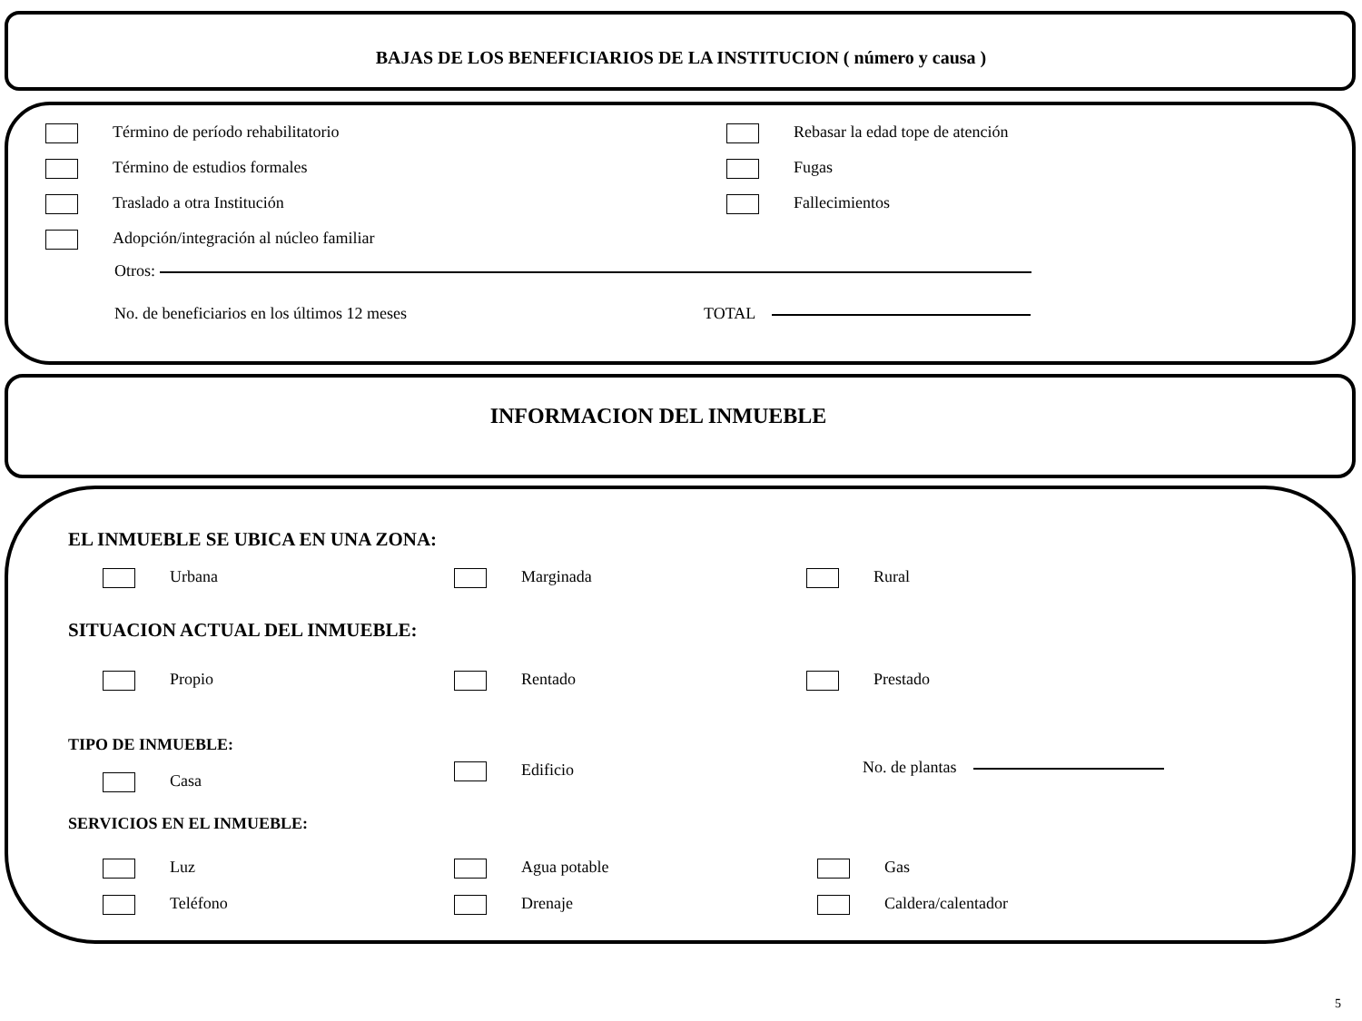BAJAS DE LOS BENEFICIARIOS DE LA INSTITUCION ( número y causa )
Término de período rehabilitatorio Rebasar la edad tope de atención
Término de estudios formales Fugas
Traslado a otra Institución Fallecimientos
Adopción/integración al núcleo familiar
Otros:
No. de beneficiarios en los últimos 12 meses TOTAL
INFORMACION DEL INMUEBLE
EL INMUEBLE SE UBICA EN UNA ZONA:
Urbana Marginada Rural
SITUACION ACTUAL DEL INMUEBLE:
Propio Rentado Prestado
TIPO DE INMUEBLE:
Casa
Edificio No. de plantas
SERVICIOS EN EL INMUEBLE:
Luz Agua potable Gas
Teléfono Drenaje Caldera/calentador
5